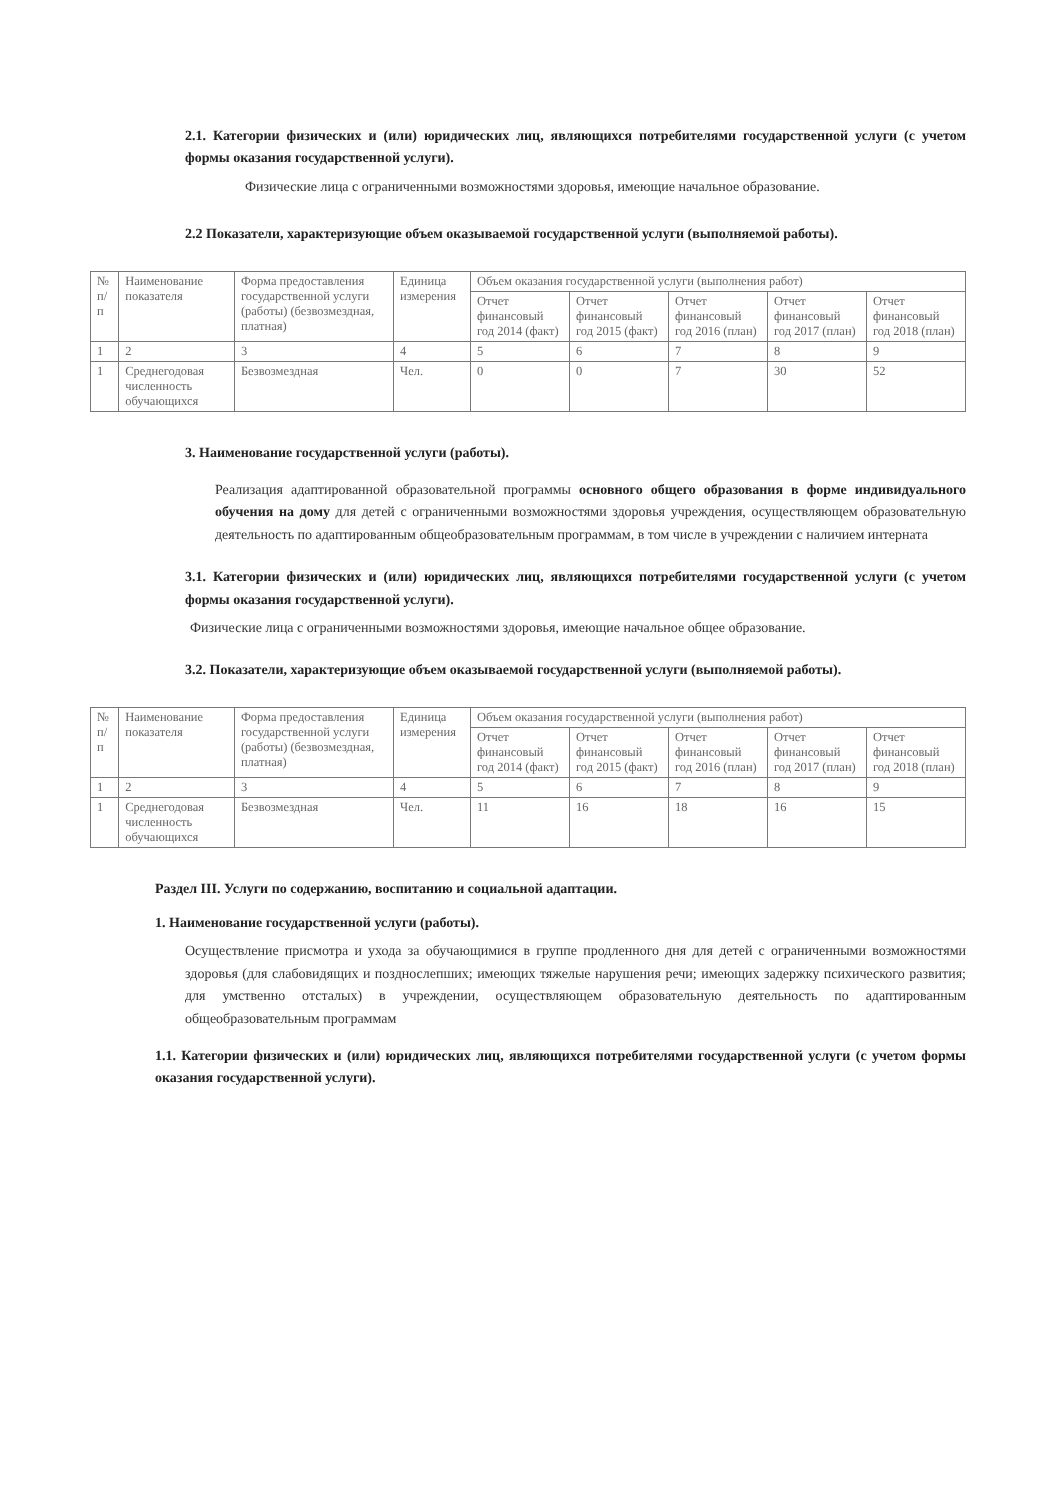2.1. Категории физических и (или) юридических лиц, являющихся потребителями государственной услуги (с учетом формы оказания государственной услуги).
Физические лица с ограниченными возможностями здоровья, имеющие начальное образование.
2.2 Показатели, характеризующие объем оказываемой государственной услуги (выполняемой работы).
| № п/п | Наименование показателя | Форма предоставления государственной услуги (работы) (безвозмездная, платная) | Единица измерения | Объем оказания государственной услуги (выполнения работ) | | | | |
| --- | --- | --- | --- | --- | --- | --- | --- | --- |
| | | | | Отчет финансовый год 2014 (факт) | Отчет финансовый год 2015 (факт) | Отчет финансовый год 2016 (план) | Отчет финансовый год 2017 (план) | Отчет финансовый год 2018 (план) |
| 1 | 2 | 3 | 4 | 5 | 6 | 7 | 8 | 9 |
| 1 | Среднегодовая численность обучающихся | Безвозмездная | Чел. | 0 | 0 | 7 | 30 | 52 |
3. Наименование государственной услуги (работы).
Реализация адаптированной образовательной программы основного общего образования в форме индивидуального обучения на дому для детей с ограниченными возможностями здоровья учреждения, осуществляющем образовательную деятельность по адаптированным общеобразовательным программам, в том числе в учреждении с наличием интерната
3.1. Категории физических и (или) юридических лиц, являющихся потребителями государственной услуги (с учетом формы оказания государственной услуги).
Физические лица с ограниченными возможностями здоровья, имеющие начальное общее образование.
3.2. Показатели, характеризующие объем оказываемой государственной услуги (выполняемой работы).
| № п/п | Наименование показателя | Форма предоставления государственной услуги (работы) (безвозмездная, платная) | Единица измерения | Объем оказания государственной услуги (выполнения работ) | | | | |
| --- | --- | --- | --- | --- | --- | --- | --- | --- |
| | | | | Отчет финансовый год 2014 (факт) | Отчет финансовый год 2015 (факт) | Отчет финансовый год 2016 (план) | Отчет финансовый год 2017 (план) | Отчет финансовый год 2018 (план) |
| 1 | 2 | 3 | 4 | 5 | 6 | 7 | 8 | 9 |
| 1 | Среднегодовая численность обучающихся | Безвозмездная | Чел. | 11 | 16 | 18 | 16 | 15 |
Раздел III. Услуги по содержанию, воспитанию и социальной адаптации.
1. Наименование государственной услуги (работы).
Осуществление присмотра и ухода за обучающимися в группе продленного дня для детей с ограниченными возможностями здоровья (для слабовидящих и позднослепших; имеющих тяжелые нарушения речи; имеющих задержку психического развития; для умственно отсталых) в учреждении, осуществляющем образовательную деятельность по адаптированным общеобразовательным программам
1.1. Категории физических и (или) юридических лиц, являющихся потребителями государственной услуги (с учетом формы оказания государственной услуги).